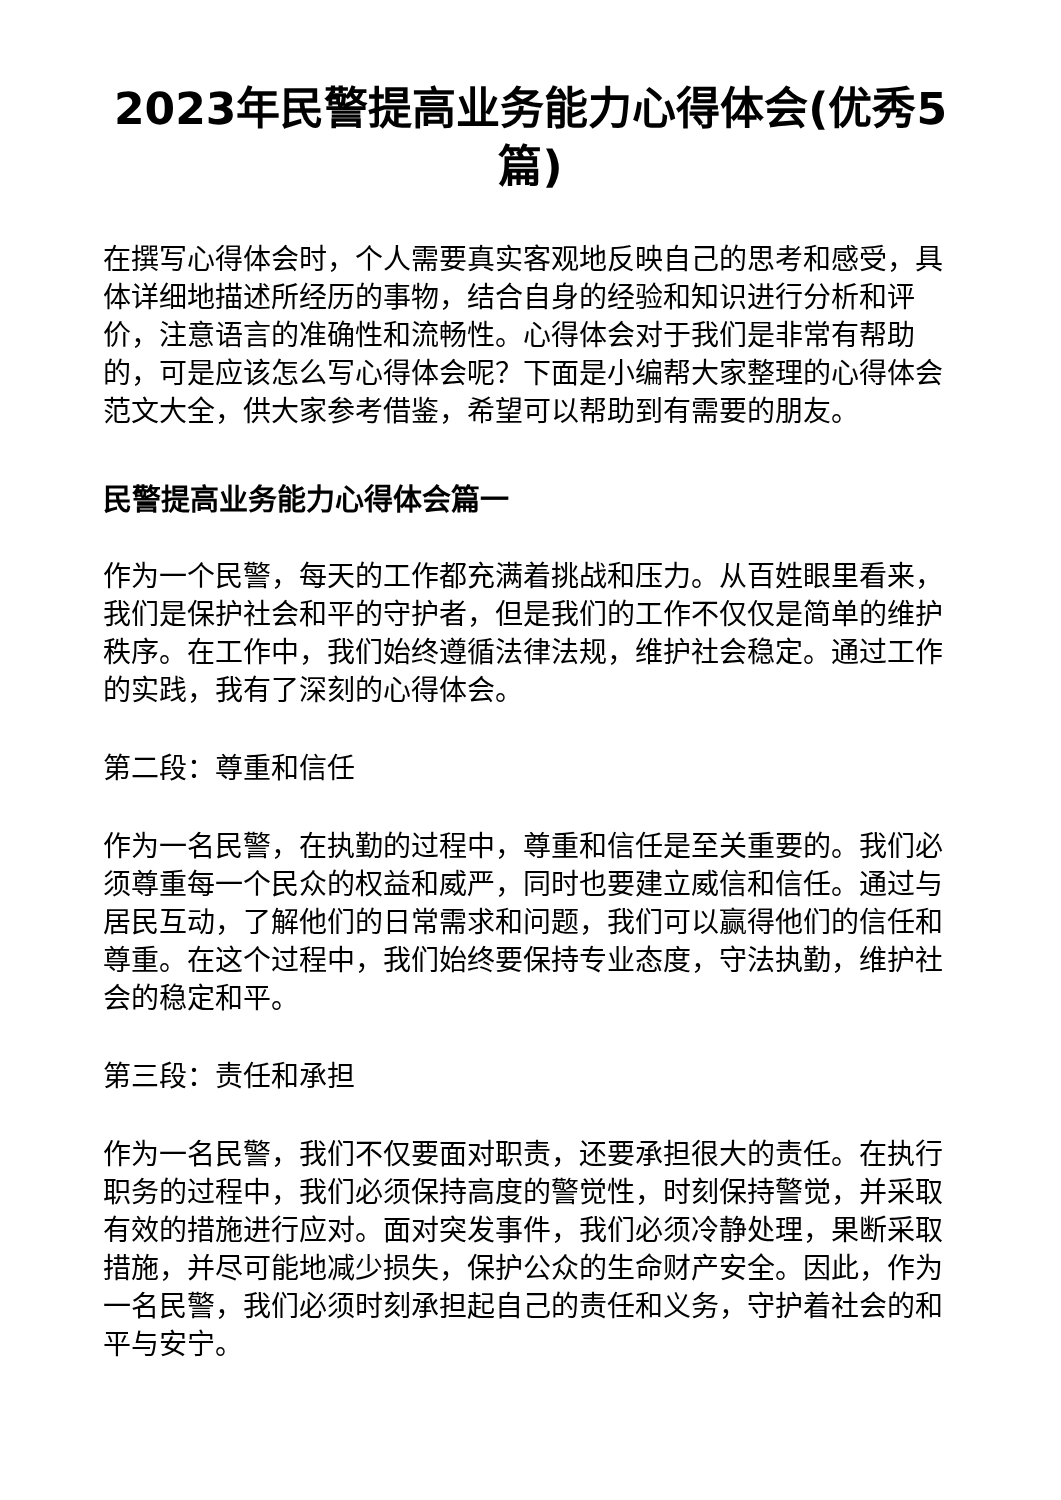2023年民警提高业务能力心得体会(优秀5篇)
在撰写心得体会时，个人需要真实客观地反映自己的思考和感受，具体详细地描述所经历的事物，结合自身的经验和知识进行分析和评价，注意语言的准确性和流畅性。心得体会对于我们是非常有帮助的，可是应该怎么写心得体会呢？下面是小编帮大家整理的心得体会范文大全，供大家参考借鉴，希望可以帮助到有需要的朋友。
民警提高业务能力心得体会篇一
作为一个民警，每天的工作都充满着挑战和压力。从百姓眼里看来，我们是保护社会和平的守护者，但是我们的工作不仅仅是简单的维护秩序。在工作中，我们始终遵循法律法规，维护社会稳定。通过工作的实践，我有了深刻的心得体会。
第二段：尊重和信任
作为一名民警，在执勤的过程中，尊重和信任是至关重要的。我们必须尊重每一个民众的权益和威严，同时也要建立威信和信任。通过与居民互动，了解他们的日常需求和问题，我们可以赢得他们的信任和尊重。在这个过程中，我们始终要保持专业态度，守法执勤，维护社会的稳定和平。
第三段：责任和承担
作为一名民警，我们不仅要面对职责，还要承担很大的责任。在执行职务的过程中，我们必须保持高度的警觉性，时刻保持警觉，并采取有效的措施进行应对。面对突发事件，我们必须冷静处理，果断采取措施，并尽可能地减少损失，保护公众的生命财产安全。因此，作为一名民警，我们必须时刻承担起自己的责任和义务，守护着社会的和平与安宁。